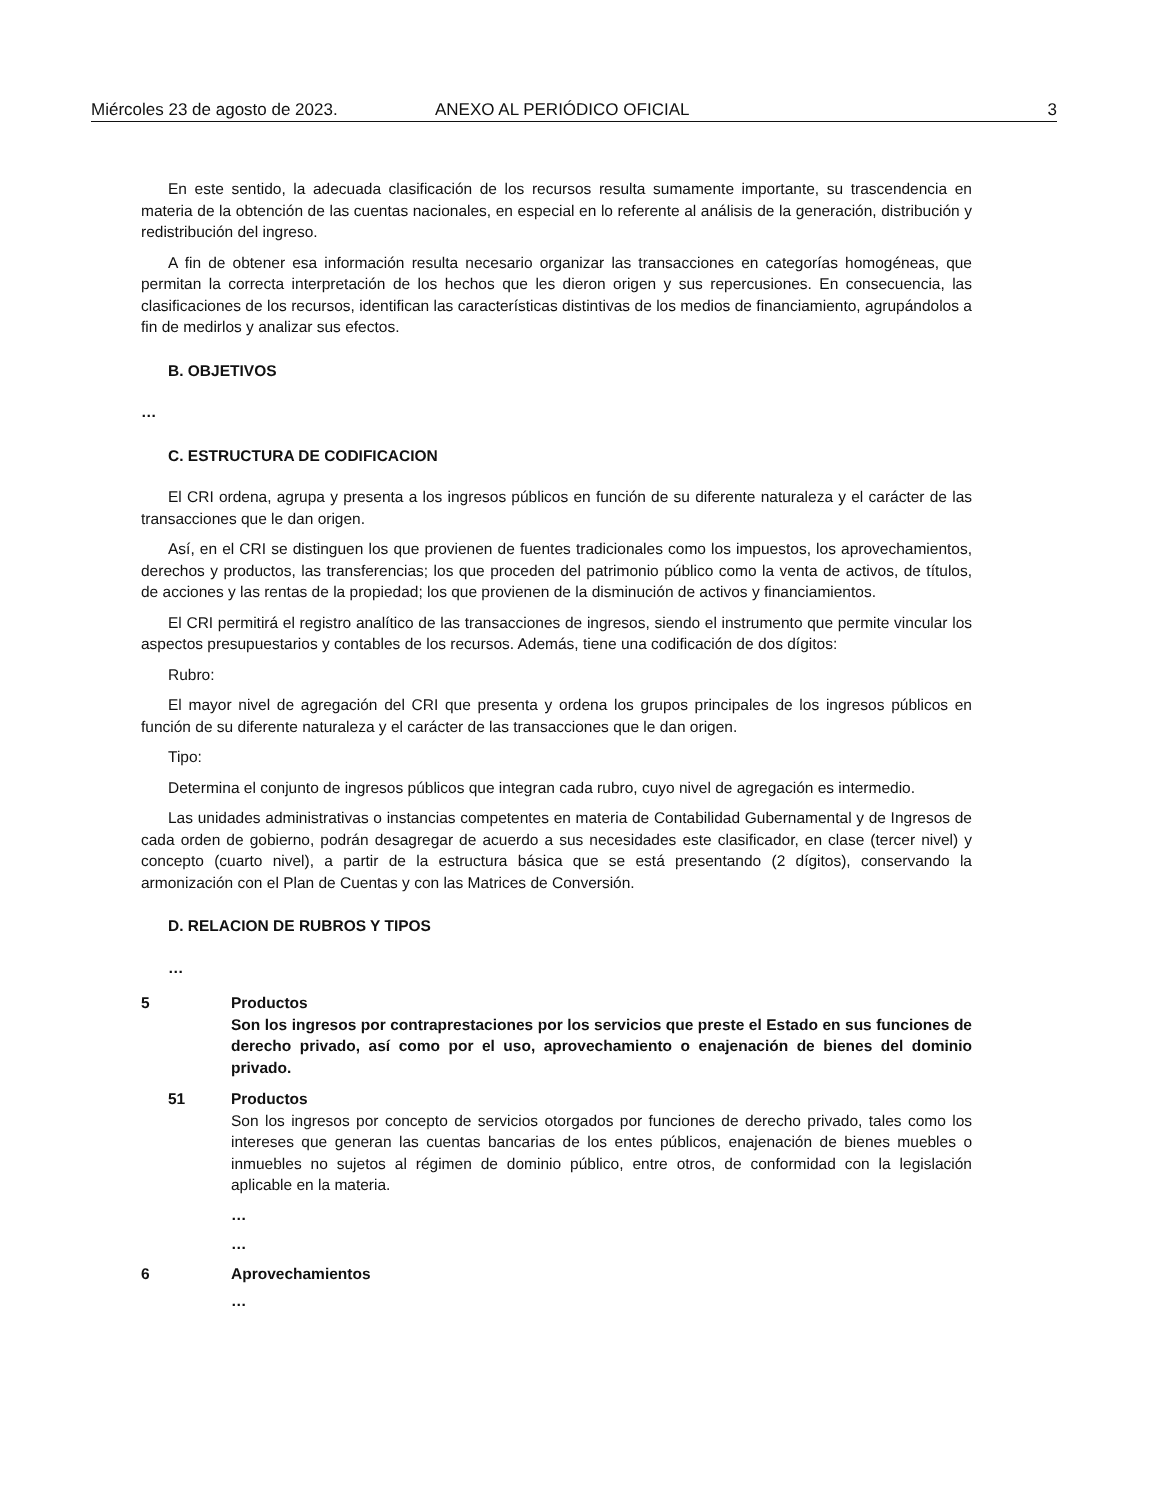Miércoles 23 de agosto de 2023. ANEXO AL PERIÓDICO OFICIAL 3
En este sentido, la adecuada clasificación de los recursos resulta sumamente importante, su trascendencia en materia de la obtención de las cuentas nacionales, en especial en lo referente al análisis de la generación, distribución y redistribución del ingreso.
A fin de obtener esa información resulta necesario organizar las transacciones en categorías homogéneas, que permitan la correcta interpretación de los hechos que les dieron origen y sus repercusiones. En consecuencia, las clasificaciones de los recursos, identifican las características distintivas de los medios de financiamiento, agrupándolos a fin de medirlos y analizar sus efectos.
B. OBJETIVOS
…
C. ESTRUCTURA DE CODIFICACION
El CRI ordena, agrupa y presenta a los ingresos públicos en función de su diferente naturaleza y el carácter de las transacciones que le dan origen.
Así, en el CRI se distinguen los que provienen de fuentes tradicionales como los impuestos, los aprovechamientos, derechos y productos, las transferencias; los que proceden del patrimonio público como la venta de activos, de títulos, de acciones y las rentas de la propiedad; los que provienen de la disminución de activos y financiamientos.
El CRI permitirá el registro analítico de las transacciones de ingresos, siendo el instrumento que permite vincular los aspectos presupuestarios y contables de los recursos. Además, tiene una codificación de dos dígitos:
Rubro:
El mayor nivel de agregación del CRI que presenta y ordena los grupos principales de los ingresos públicos en función de su diferente naturaleza y el carácter de las transacciones que le dan origen.
Tipo:
Determina el conjunto de ingresos públicos que integran cada rubro, cuyo nivel de agregación es intermedio.
Las unidades administrativas o instancias competentes en materia de Contabilidad Gubernamental y de Ingresos de cada orden de gobierno, podrán desagregar de acuerdo a sus necesidades este clasificador, en clase (tercer nivel) y concepto (cuarto nivel), a partir de la estructura básica que se está presentando (2 dígitos), conservando la armonización con el Plan de Cuentas y con las Matrices de Conversión.
D. RELACION DE RUBROS Y TIPOS
…
5 Productos
Son los ingresos por contraprestaciones por los servicios que preste el Estado en sus funciones de derecho privado, así como por el uso, aprovechamiento o enajenación de bienes del dominio privado.
51 Productos
Son los ingresos por concepto de servicios otorgados por funciones de derecho privado, tales como los intereses que generan las cuentas bancarias de los entes públicos, enajenación de bienes muebles o inmuebles no sujetos al régimen de dominio público, entre otros, de conformidad con la legislación aplicable en la materia.
…
…
6 Aprovechamientos
…